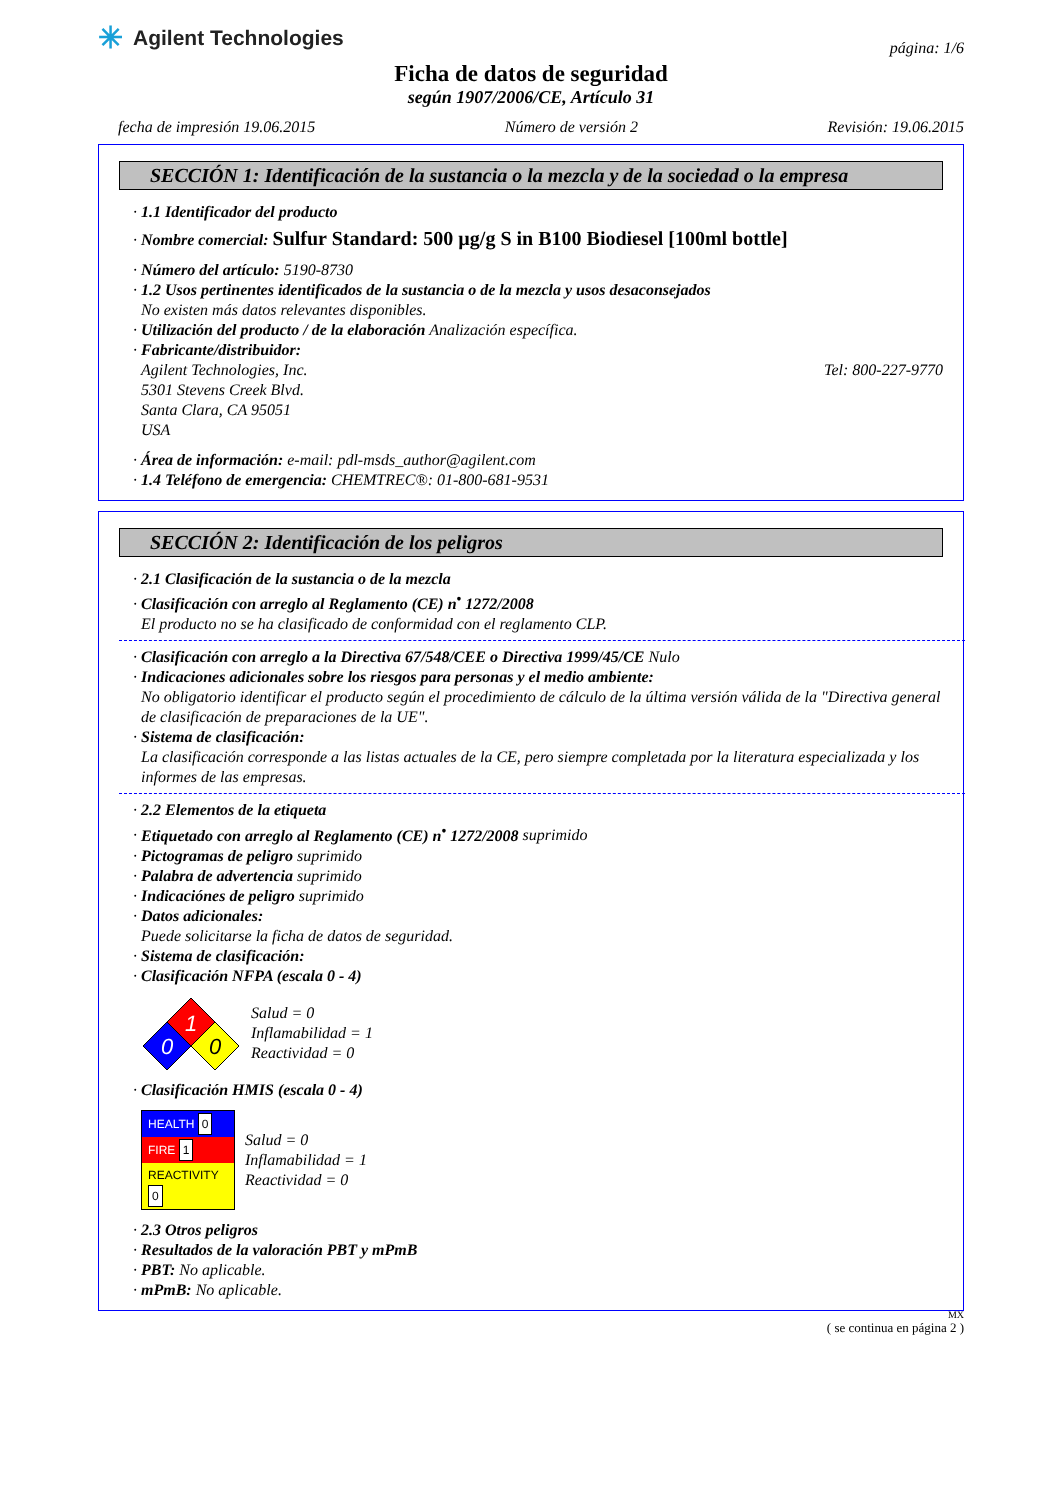✳ Agilent Technologies
página: 1/6
Ficha de datos de seguridad
según 1907/2006/CE, Artículo 31
fecha de impresión 19.06.2015 Número de versión 2 Revisión: 19.06.2015
SECCIÓN 1: Identificación de la sustancia o la mezcla y de la sociedad o la empresa
· 1.1 Identificador del producto
· Nombre comercial: Sulfur Standard: 500 µg/g S in B100 Biodiesel [100ml bottle]
· Número del artículo: 5190-8730
· 1.2 Usos pertinentes identificados de la sustancia o de la mezcla y usos desaconsejados
No existen más datos relevantes disponibles.
· Utilización del producto / de la elaboración Analización específica.
· Fabricante/distribuidor:
Agilent Technologies, Inc.
5301 Stevens Creek Blvd.
Santa Clara, CA 95051
USA Tel: 800-227-9770
· Área de información: e-mail: pdl-msds_author@agilent.com
· 1.4 Teléfono de emergencia: CHEMTREC®: 01-800-681-9531
SECCIÓN 2: Identificación de los peligros
· 2.1 Clasificación de la sustancia o de la mezcla
· Clasificación con arreglo al Reglamento (CE) n<sup>•</sup> 1272/2008
El producto no se ha clasificado de conformidad con el reglamento CLP.
· Clasificación con arreglo a la Directiva 67/548/CEE o Directiva 1999/45/CE Nulo
· Indicaciones adicionales sobre los riesgos para personas y el medio ambiente:
No obligatorio identificar el producto según el procedimiento de cálculo de la última versión válida de la "Directiva general de clasificación de preparaciones de la UE".
· Sistema de clasificación:
La clasificación corresponde a las listas actuales de la CE, pero siempre completada por la literatura especializada y los informes de las empresas.
· 2.2 Elementos de la etiqueta
· Etiquetado con arreglo al Reglamento (CE) n<sup>•</sup> 1272/2008 suprimido
· Pictogramas de peligro suprimido
· Palabra de advertencia suprimido
· Indicaciónes de peligro suprimido
· Datos adicionales:
Puede solicitarse la ficha de datos de seguridad.
· Sistema de clasificación:
· Clasificación NFPA (escala 0 - 4)
1
0
0
Salud = 0
Inflamabilidad = 1
Reactividad = 0
· Clasificación HMIS (escala 0 - 4)
| HEALTH 0 |
| FIRE 1 |
| REACTIVITY 0 |
Salud = 0
Inflamabilidad = 1
Reactividad = 0
· 2.3 Otros peligros
· Resultados de la valoración PBT y mPmB
· PBT: No aplicable.
· mPmB: No aplicable.
MX
( se continua en página 2 )